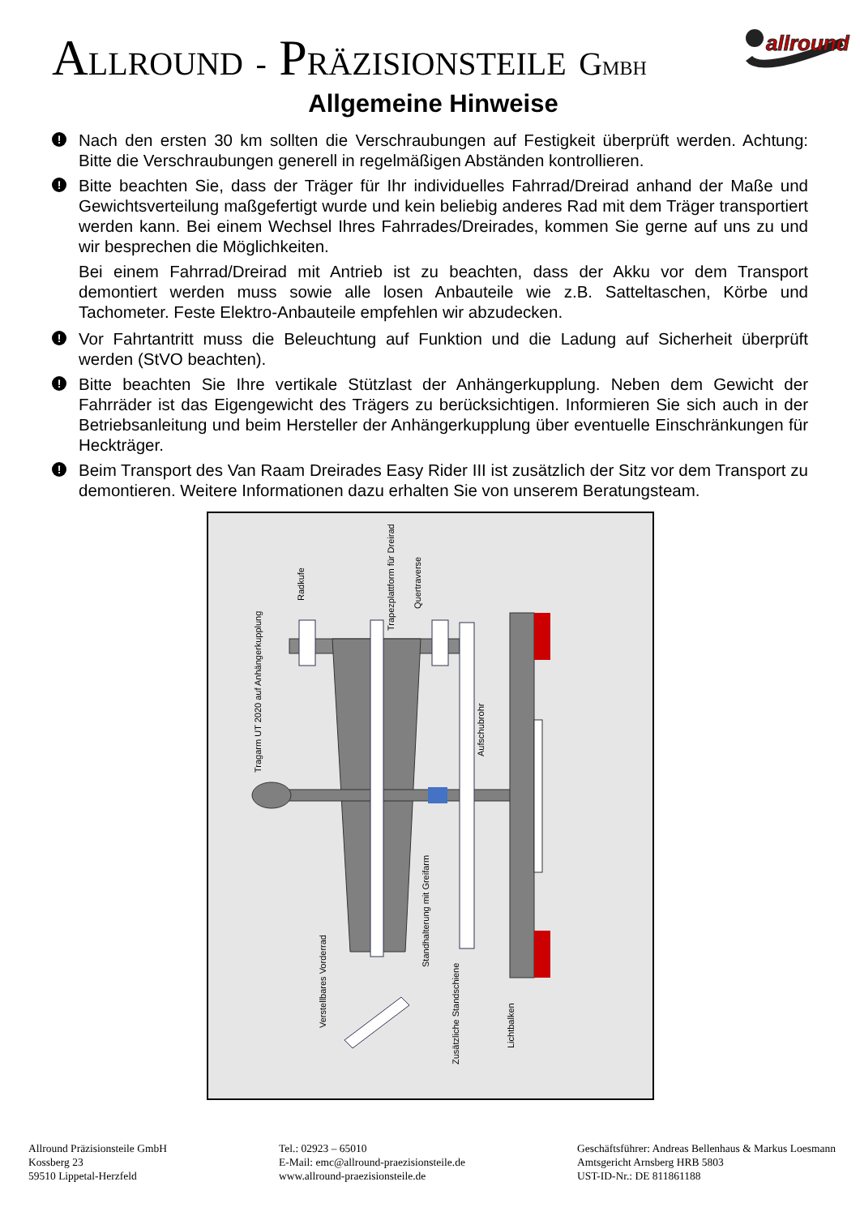ALLROUND - PRÄZISIONSTEILE GMBH
allround
Allgemeine Hinweise
! Nach den ersten 30 km sollten die Verschraubungen auf Festigkeit überprüft werden. Achtung: Bitte die Verschraubungen generell in regelmäßigen Abständen kontrollieren.
! Bitte beachten Sie, dass der Träger für Ihr individuelles Fahrrad/Dreirad anhand der Maße und Gewichtsverteilung maßgefertigt wurde und kein beliebig anderes Rad mit dem Träger transportiert werden kann. Bei einem Wechsel Ihres Fahrrades/Dreirades, kommen Sie gerne auf uns zu und wir besprechen die Möglichkeiten.
Bei einem Fahrrad/Dreirad mit Antrieb ist zu beachten, dass der Akku vor dem Transport demontiert werden muss sowie alle losen Anbauteile wie z.B. Satteltaschen, Körbe und Tachometer. Feste Elektro-Anbauteile empfehlen wir abzudecken.
! Vor Fahrtantritt muss die Beleuchtung auf Funktion und die Ladung auf Sicherheit überprüft werden (StVO beachten).
! Bitte beachten Sie Ihre vertikale Stützlast der Anhängerkupplung. Neben dem Gewicht der Fahrräder ist das Eigengewicht des Trägers zu berücksichtigen. Informieren Sie sich auch in der Betriebsanleitung und beim Hersteller der Anhängerkupplung über eventuelle Einschränkungen für Heckträger.
! Beim Transport des Van Raam Dreirades Easy Rider III ist zusätzlich der Sitz vor dem Transport zu demontieren. Weitere Informationen dazu erhalten Sie von unserem Beratungsteam.
Tragarm UT 2020 auf Anhängerkupplung
Radkufe
Trapezplattform für Dreirad
Quertraverse
Aufschubrohr
Standhalterung mit Greifarm
Verstellbares Vorderrad
Zusätzliche Standschiene
Lichtbalken
Allround Präzisionsteile GmbH
Kossberg 23
59510 Lippetal-Herzfeld
Tel.: 02923 – 65010
E-Mail: emc@allround-praezisionsteile.de
www.allround-praezisionsteile.de
Geschäftsführer: Andreas Bellenhaus & Markus Loesmann
Amtsgericht Arnsberg HRB 5803
UST-ID-Nr.: DE 811861188